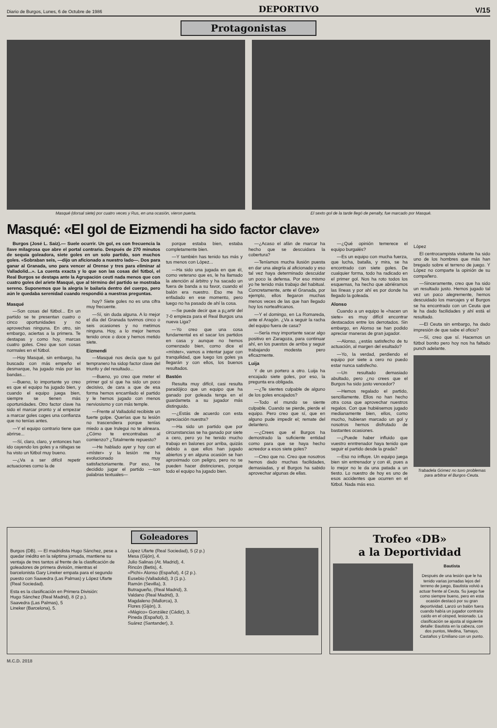Diario de Burgos, Lunes, 6 de Octubre de 1986
DEPORTIVO
V/15
Protagonistas
Masqué (dorsal siete) por cuatro veces y Rus, en una ocasión, vieron puerta.
El sexto gol de la tarde llegó de penalty, fue marcado por Masqué.
Masqué: «El gol de Eizmendi ha sido factor clave»
Burgos (José L. Saiz).— Suele ocurrir. Un gol, es con frecuencia la llave milagrosa que abre el portal contrario. Después de 270 minutos de sequía goleadora, siete goles en un solo partido, son muchos goles. «Sobraban seis, —dijo un aficionado a nuestro lado—. Dos para ganar al Granada, uno para vencer al Orense y tres para eliminar al Valladolid...». La cuenta exacta y lo que son las cosas del fútbol, el Real Burgos se destapa ante la Agrupación ceutí nada menos que con cuatro goles del ariete Masqué, que al término del partido se mostraba sereno. Suponemos que la alegría le bailaría dentro del cuerpo, pero aún le quedaba serenidad cuando respondió a nuestras preguntas.
Masqué
—Son cosas del fútbol... En un partido se te presentan cuatro o cinco oportunidades y no aprovechas ninguna. En otro, sin embargo, aciertas a la primera. Te destapas y como hoy, marcas cuatro goles. Creo que son cosas normales en el fútbol.
—Hoy Masqué, sin embargo, ha buscado con más empeño el desmarque, ha jugado más por las bandas...
—Bueno, lo importante yo creo es que el equipo ha jugado bien, y cuando el equipo juega bien, siempre se tienen más oportunidades. Otro factor clave ha sido el marcar pronto y al empezar a marcar goles coges una confianza que no tenías antes.
—Y el equipo contrario tiene que abrirse...
—Sí, claro, claro, y entonces han ido cayendo los goles y a ráfagas se ha visto un fútbol muy bueno.
—¿Va a ser difícil repetir actuaciones como la de
hoy? Siete goles no es una cifra muy frecuente.
—Sí, sin duda alguna. A lo mejor el día del Granada tuvimos cinco o seis ocasiones y no metimos ninguna. Hoy, a lo mejor hemos tenido once o doce y hemos metido siete.
Eizmendi
—Masqué nos decía que tu gol tempranero ha sidop factor clave del triunfo y del resultado...
—Bueno, yo creo que meter el primer gol sí que ha sido un poco decisivo, de cara a que de esa forma hemos encarrilado el partido y le hemos jugado con menos nerviosismo y con más temple.
—Frente al Valladolid recibiste un fuerte golpe. Querías que tu lesión no trascendiera porque tenías miedo a que Irulegui no te alineara. ¿Cómo te encontrabas al comienzo? ¿Totalmente repuesto?
—He hablado ayer y hoy con el »míster» y la lesión me ha evolucionado muy satisfactoriamente. Por eso, he decidido jugar el partido —son palabras textuales—
porque estaba bien, estaba completamente bien.
—Y también has tenido tus más y tus menos con López...
—Ha sido una jugada en que él, como veterano que es, le ha llamado la atención al árbitro y ha sacado un fuera de banda a su favor, cuando el balón era nuestro. Eso me ha enfadado en ese momento, pero luego no ha pasado de ahí la cosa.
—Se puede decir que a p¿artir del 7-0 empieza para el Real Burgos una nueva Liga?
—Yo creo que una cosa fundamental es el sacar los partidos en casa y aunque no hemos comenzado bien, como dice el «míster», vamos a intentar jugar con tranquilidad, que luego los goles ya llegarán y con ellos, los buenos resultados.
Bastón
Resulta muy difícil, casi resulta paradójico que un equipo que ha ganado por goleada tenga en el guardameta a su jugador más distinguido.
—¿Estás de acuerdo con esta apreciación nuestra?
—Ha sido un partido que por circunstancias se ha ganado por siete a cero, pero yo he tenido mucho trabajo en balones por arriba, quizás debido a que ellos han jugado abiertos y en alguna ocasión se han aproximado con peligro, pero no se pueden hacer distinciones, porque todo el equipo ha jugado bien.
—¿Acaso el afán de marcar ha hecho que se descuidara la cobertura?
—Teníamos mucha ilusión puesta en dar una alegría al aficionado y eso tal vez haya determinado descuidar un poco la defensa. Por eso mismo yo he tenido más trabajo del habitual. Concretamente, ante el Granada, por ejemplo, ellos llegaron muchas menos veces de las que han llegado hoy los norteafricanos.
—Y el domingo, en La Romareda, ante el Aragón. ¿Va a seguir la racha del equipo fuera de casa?
—Sería muy importante sacar algo positivo en Zaragoza, para continuar ahí, en los puestos de arriba y seguir trabajando modesta pero eficazmente.
Luija
Y de un portero a otro. Luija ha encajado siete goles, por eso, la pregunta era obligada.
—¿Te sientes culpable de alguno de los goles encajados?
—Todo el mundo se siente culpable. Cuando se pierde, pierde el equipo. Pero creo que sí, que en alguno pude impedir el; remate del delantero.
—¿Crees que el Burgos ha demostrado la suficiente entidad como para que se haya hecho acreedor a esos siete goles?
—Creo que no. Creo que nosotros hemos dado muchas facilidades, demasiadas, y el Burgos ha sabido aprovechar algunas de ellas.
—¿Qué opinión temerece el equipo burgalés?
—Es un equipo con mucha fuerza, que lucha, batalla, y mira, se ha encontrado con siete goles. De cualquier forma, todo ha radicado en el primer gol. Nos ha roto todos los esquemas, ha hecho que abriéramos las líneas y por ahí es por donde ha llegado la goleada.
Alonso
Cuando a un equipo le «hacen un siete» es muy difícil encontrar destacados entre los derrotados. Sin embargo, en Alonso se han podido apreciar maneras de gran jugador.
—Alonso, ¿estás satisfecho de tu actuación, al margen del esultado?
—Yo, la verdad, perdiendo el equipo por siete a cero no puedo estar nunca satisfecho.
—Un resultado demasiado abultado, pero ¿no crees que el Burgos ha sido justo vencedor?
—Hemos regalado el partido, sencillamente. Ellos no han hecho otra cosa que aprovechar nuestros regalos. Con que hubiésemos jugado medianamente bien, ellos, como mucho, hubieran marcado un gol y nosotros hemos disfrutado de bastantes ocasiones.
—¿Puede haber influido que vuestro enntrenador haya tenido que seguir el partido desde la grada?
—Eso no influye. Un equipo juega bien sin entrenador y con él, pues a lo mejor no le da una patada a un tiesto. Lo nuestro de hoy es uno de esos accidentes que ocurren en el fútbol. Nada más eso.
López
El centrocampista visitante ha sido uno de los hombres que más han bregado sobre el terreno de juego. Y López no comparte la opinión de su compañero.
—Sinceramente, creo que ha sido un resultado justo. Hemos jugado tal vez un poco alegremente, hemos descuidado los marcajes y el Burgos se ha encontrado con un Ceuta que le ha dado facilidades y ahí está el resultado.
—El Ceuta sin embargo, ha dado impresión de que sabe el oficio?
—Sí, creo que sí. Hacemos un fútbol bonito pero hoy nos ha faltado punch adelante.
Trabadela Gómez no tuvo problemas para arbitrar el Burgos-Ceuta.
Goleadores
Burgos (DB). — El madridista Hugo Sánchez, pese a quedar inédito en la séptima jornada, mantiene su ventaja de tres tantos al frente de la clasificación de goleadores de primera división, mientras el barcelonista Gary Lineker empata para el segundo puesto con Saavedra (Las Palmas) y López Ufarte (Real Sociedad).
Esta es la clasificación en Primera División:
Hugo Sánchez (Real Madrid), 8 (2 p.).
Saavedra (Las Palmas), 5
Lineker (Barcelona), 5.
López Ufarte (Real Sociedad), 5 (2 p.)
Mesa (Gijón), 4.
Julio Salinas (At. Madrid), 4.
Rincón (Betis), 4.
«Pichi» Alonso (Español), 4 (2 p.).
Eusebio (Valladolid), 3 (1 p.).
Ramón (Sevilla), 3.
Butragueño, (Real Madrid), 3.
Valdano (Real Madrid), 3.
Magdaleno (Mallorca), 3.
Flores (Gijón), 3.
«Mágico» González (Cádiz), 3.
Pineda (Español), 3.
Suárez (Santander), 3.
Trofeo «DB»
a la Deportividad
Bautista
Después de una lesión que le ha tenido varias jornadas lejos del terreno de juego, Bautista volvió a actuar frente al Ceuta. Su juego fue como siempre bueno, pero en esta ocasión destacó por su gran deportividad. Lanzó un balón fuera cuando había un jugador contrario caído en el césped, lesionado. La clasificación se ajusta al siguiente detalle: Bautista en la cabeza, con dos puntos, Medina, Tamayo, Castaños y Emiliano con un punto.
M.C.D. 2018